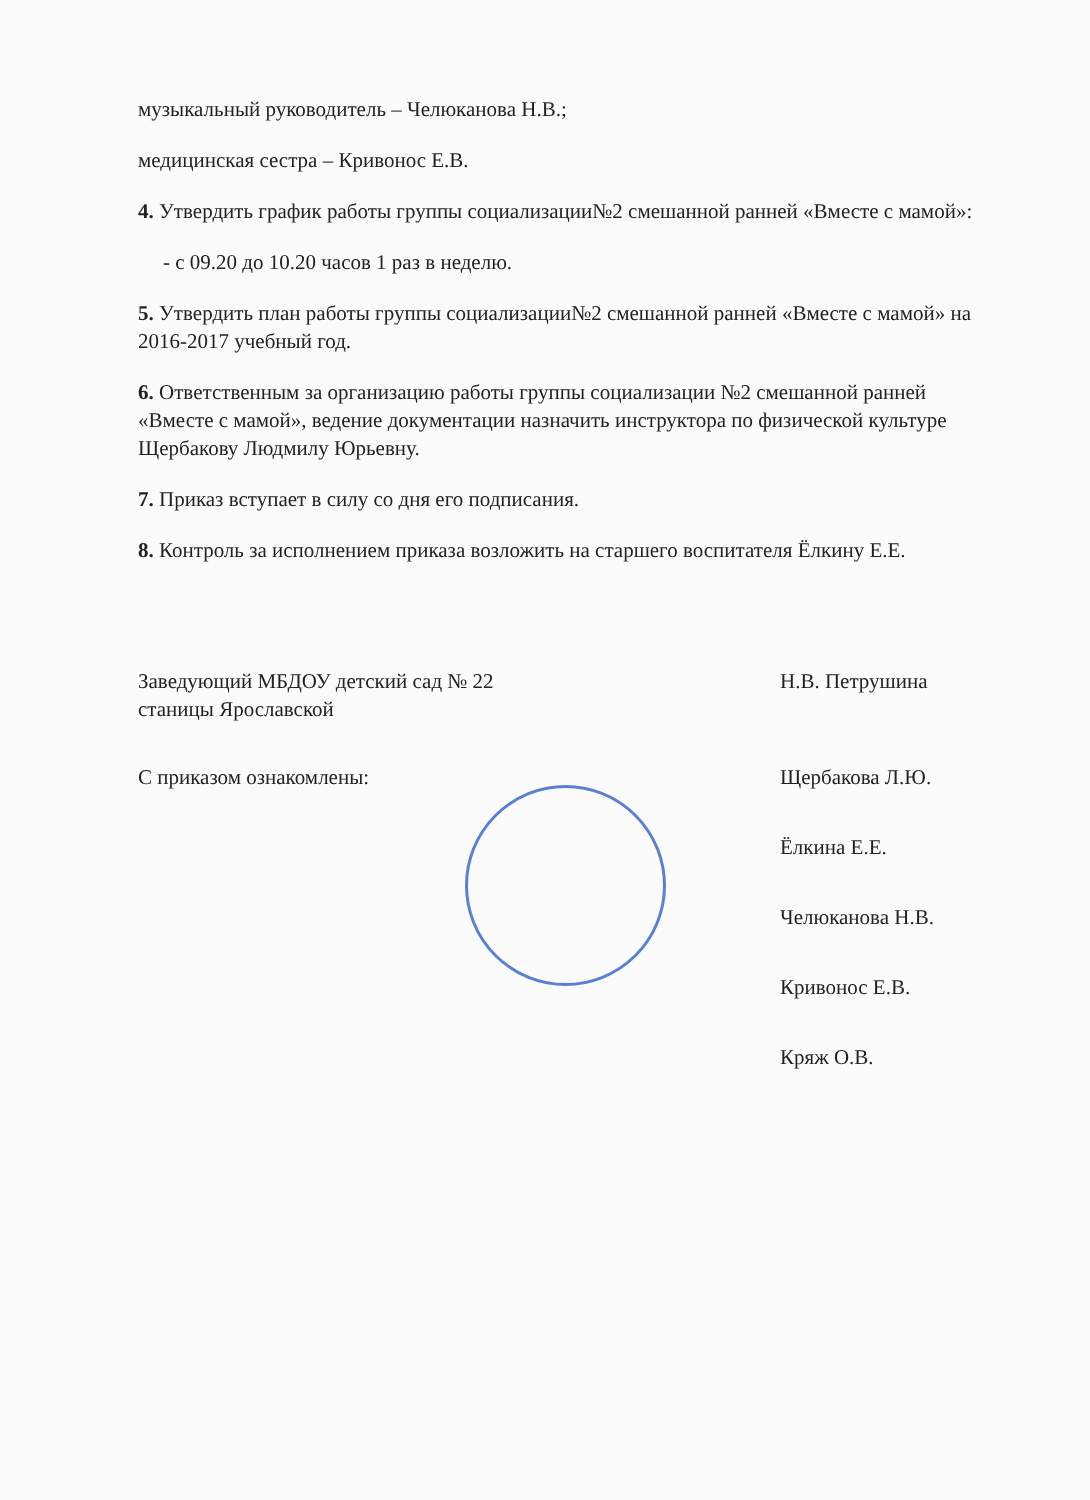музыкальный руководитель – Челюканова Н.В.;
медицинская сестра – Кривонос Е.В.
4. Утвердить график работы группы социализации№2 смешанной ранней «Вместе с мамой»:
- с 09.20 до 10.20 часов 1 раз в неделю.
5. Утвердить план работы группы социализации№2 смешанной ранней «Вместе с мамой» на 2016-2017 учебный год.
6. Ответственным за организацию работы группы социализации №2 смешанной ранней «Вместе с мамой», ведение документации назначить инструктора по физической культуре Щербакову Людмилу Юрьевну.
7. Приказ вступает в силу со дня его подписания.
8. Контроль за исполнением приказа возложить на старшего воспитателя Ёлкину Е.Е.
Заведующий МБДОУ детский сад № 22
станицы Ярославской Н.В. Петрушина
С приказом ознакомлены: Щербакова Л.Ю.
Ёлкина Е.Е.
Челюканова Н.В.
Кривонос Е.В.
Кряж О.В.